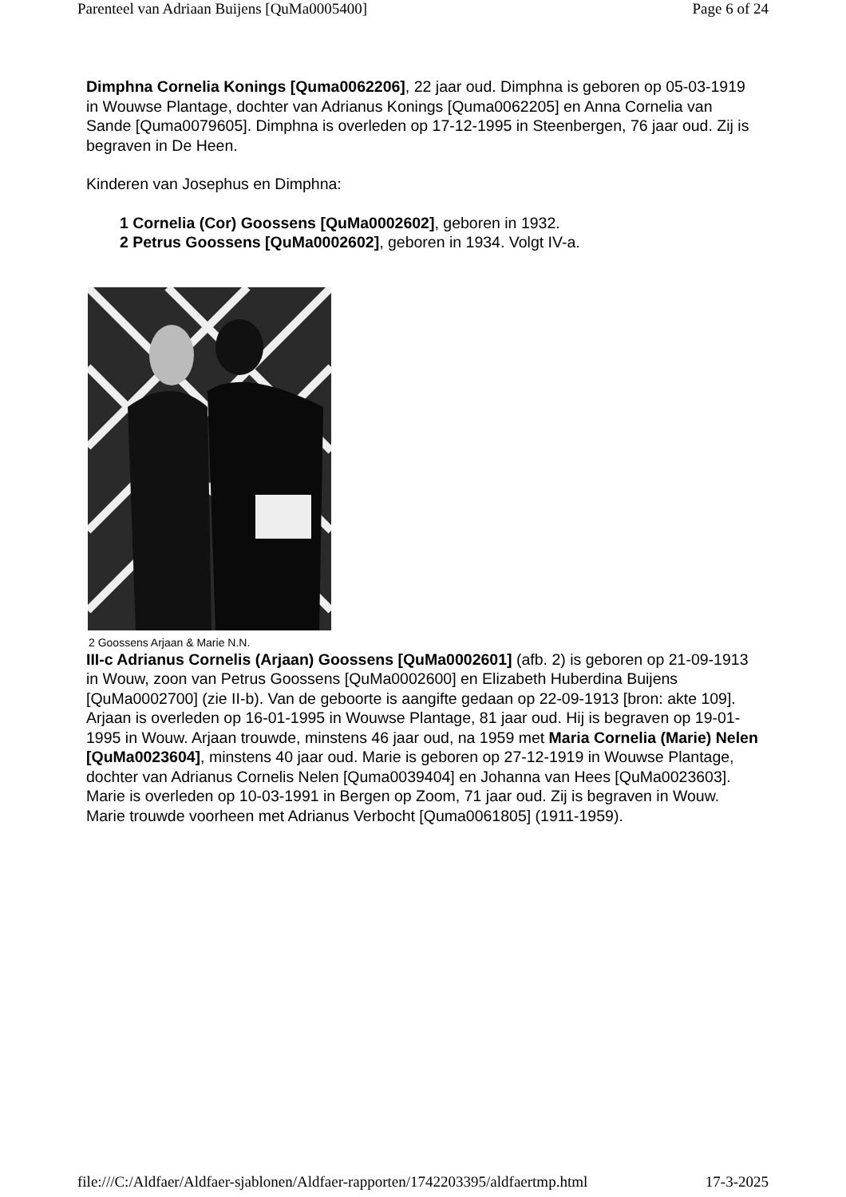Parenteel van Adriaan Buijens [QuMa0005400] Page 6 of 24
Dimphna Cornelia Konings [Quma0062206], 22 jaar oud. Dimphna is geboren op 05-03-1919 in Wouwse Plantage, dochter van Adrianus Konings [Quma0062205] en Anna Cornelia van Sande [Quma0079605]. Dimphna is overleden op 17-12-1995 in Steenbergen, 76 jaar oud. Zij is begraven in De Heen.
Kinderen van Josephus en Dimphna:
1 Cornelia (Cor) Goossens [QuMa0002602], geboren in 1932.
2 Petrus Goossens [QuMa0002602], geboren in 1934. Volgt IV-a.
2 Goossens Arjaan & Marie N.N.
III-c Adrianus Cornelis (Arjaan) Goossens [QuMa0002601] (afb. 2) is geboren op 21-09-1913 in Wouw, zoon van Petrus Goossens [QuMa0002600] en Elizabeth Huberdina Buijens [QuMa0002700] (zie II-b). Van de geboorte is aangifte gedaan op 22-09-1913 [bron: akte 109]. Arjaan is overleden op 16-01-1995 in Wouwse Plantage, 81 jaar oud. Hij is begraven op 19-01-1995 in Wouw. Arjaan trouwde, minstens 46 jaar oud, na 1959 met Maria Cornelia (Marie) Nelen [QuMa0023604], minstens 40 jaar oud. Marie is geboren op 27-12-1919 in Wouwse Plantage, dochter van Adrianus Cornelis Nelen [Quma0039404] en Johanna van Hees [QuMa0023603]. Marie is overleden op 10-03-1991 in Bergen op Zoom, 71 jaar oud. Zij is begraven in Wouw. Marie trouwde voorheen met Adrianus Verbocht [Quma0061805] (1911-1959).
file:///C:/Aldfaer/Aldfaer-sjablonen/Aldfaer-rapporten/1742203395/aldfaertmp.html 17-3-2025